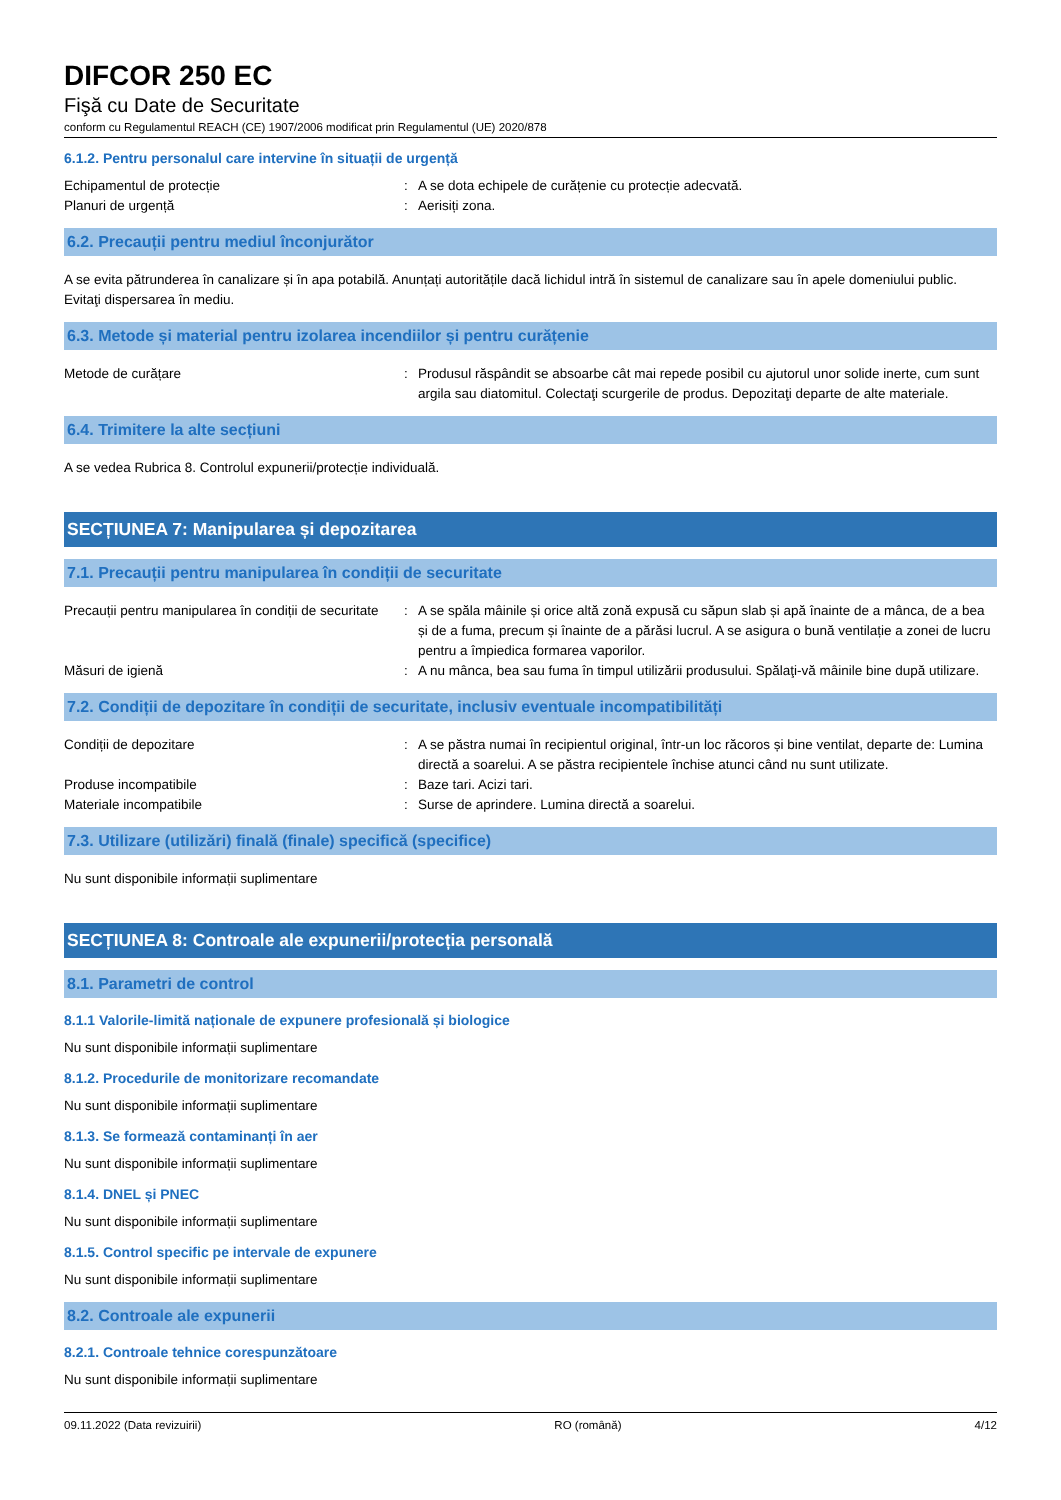DIFCOR 250 EC
Fişă cu Date de Securitate
conform cu Regulamentul REACH (CE) 1907/2006 modificat prin Regulamentul (UE) 2020/878
6.1.2. Pentru personalul care intervine în situații de urgență
Echipamentul de protecție : A se dota echipele de curățenie cu protecție adecvată.
Planuri de urgență : Aerisiți zona.
6.2. Precauții pentru mediul înconjurător
A se evita pătrunderea în canalizare și în apa potabilă. Anunțați autoritățile dacă lichidul intră în sistemul de canalizare sau în apele domeniului public. Evitaţi dispersarea în mediu.
6.3. Metode și material pentru izolarea incendiilor și pentru curățenie
Metode de curățare : Produsul răspândit se absoarbe cât mai repede posibil cu ajutorul unor solide inerte, cum sunt argila sau diatomitul. Colectaţi scurgerile de produs. Depozitaţi departe de alte materiale.
6.4. Trimitere la alte secțiuni
A se vedea Rubrica 8. Controlul expunerii/protecție individuală.
SECȚIUNEA 7: Manipularea și depozitarea
7.1. Precauții pentru manipularea în condiții de securitate
Precauții pentru manipularea în condiții de securitate
: A se spăla mâinile și orice altă zonă expusă cu săpun slab și apă înainte de a mânca, de a bea și de a fuma, precum și înainte de a părăsi lucrul. A se asigura o bună ventilație a zonei de lucru pentru a împiedica formarea vaporilor.
Măsuri de igienă : A nu mânca, bea sau fuma în timpul utilizării produsului. Spălaţi-vă mâinile bine după utilizare.
7.2. Condiții de depozitare în condiții de securitate, inclusiv eventuale incompatibilități
Condiții de depozitare : A se păstra numai în recipientul original, într-un loc răcoros și bine ventilat, departe de: Lumina directă a soarelui. A se păstra recipientele închise atunci când nu sunt utilizate.
Produse incompatibile : Baze tari. Acizi tari.
Materiale incompatibile : Surse de aprindere. Lumina directă a soarelui.
7.3. Utilizare (utilizări) finală (finale) specifică (specifice)
Nu sunt disponibile informații suplimentare
SECȚIUNEA 8: Controale ale expunerii/protecția personală
8.1. Parametri de control
8.1.1 Valorile-limită naționale de expunere profesională și biologice
Nu sunt disponibile informații suplimentare
8.1.2. Procedurile de monitorizare recomandate
Nu sunt disponibile informații suplimentare
8.1.3. Se formează contaminanți în aer
Nu sunt disponibile informații suplimentare
8.1.4. DNEL și PNEC
Nu sunt disponibile informații suplimentare
8.1.5. Control specific pe intervale de expunere
Nu sunt disponibile informații suplimentare
8.2. Controale ale expunerii
8.2.1. Controale tehnice corespunzătoare
Nu sunt disponibile informații suplimentare
09.11.2022 (Data revizuirii) RO (română) 4/12